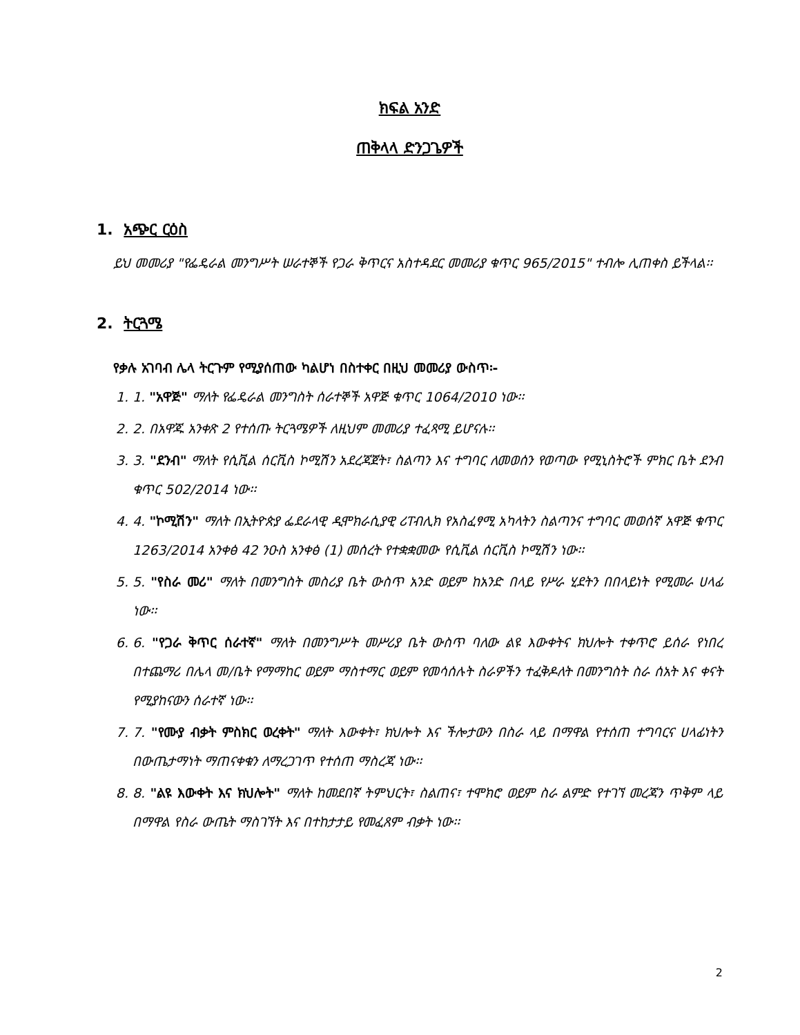ክፍል አንድ
ጠቅላላ ድንጋጌዎች
1. አጭር ርዕስ
ይህ መመሪያ "የፌዴራል መንግሥት ሠራተኞች የጋራ ቅጥርና አስተዳደር መመሪያ ቁጥር 965/2015" ተብሎ ሊጠቀስ ይችላል፡፡
2. ትርጓሜ
የቃሉ አገባብ ሌላ ትርጉም የሚያሰጠው ካልሆነ በስተቀር በዚህ መመሪያ ውስጥ፡-
1. 1. "አዋጅ" ማለት የፌዴራል መንግስት ሰራተኞች አዋጅ ቁጥር 1064/2010 ነው፡፡
2. 2. በአዋጁ አንቀጽ 2 የተሰጡ ትርጓሜዎች ለዚህም መመሪያ ተፈጻሚ ይሆናሉ፡፡
3. 3. "ደንብ" ማለት የሲቪል ሰርቪስ ኮሚሽን አደረጃጀት፣ ስልጣን እና ተግባር ለመወሰን የወጣው የሚኒስትሮች ምክር ቤት ደንብ ቁጥር 502/2014 ነው፡፡
4. 4. "ኮሚሽን" ማለት በኢትዮጵያ ፌደራላዊ ዲሞክራሲያዊ ሪፐብሊክ የአስፈፃሚ አካላትን ስልጣንና ተግባር መወሰኛ አዋጅ ቁጥር 1263/2014 አንቀፅ 42 ንዑስ አንቀፅ (1) መሰረት የተቋቋመው የሲቪል ሰርቪስ ኮሚሽን ነው፡፡
5. 5. "የስራ መሪ" ማለት በመንግስት መስሪያ ቤት ውስጥ አንድ ወይም ከአንድ በላይ የሥራ ሂደትን በበላይነት የሚመራ ሀላፊ ነው፡፡
6. 6. "የጋራ ቅጥር ሰራተኛ" ማለት በመንግሥት መሥሪያ ቤት ውስጥ ባለው ልዩ እውቀትና ክህሎት ተቀጥሮ ይሰራ የነበረ በተጨማሪ በሌላ መ/ቤት የማማከር ወይም ማስተማር ወይም የመሳሰሉት ስራዎችን ተፈቅዶለት በመንግስት ስራ ሰአት እና ቀናት የሚያከናውን ሰራተኛ ነው፡፡
7. 7. "የሙያ ብቃት ምስክር ወረቀት" ማለት እውቀት፣ ክህሎት እና ችሎታውን በስራ ላይ በማዋል የተሰጠ ተግባርና ሀላፊነትን በውጤታማነት ማጠናቀቁን ለማረጋገጥ የተሰጠ ማስረጃ ነው፡፡
8. 8. "ልዩ እውቀት እና ክህሎት" ማለት ከመደበኛ ትምህርት፣ ስልጠና፣ ተሞክሮ ወይም ስራ ልምድ የተገኘ መረጃን ጥቅም ላይ በማዋል የስራ ውጤት ማስገኘት እና በተከታታይ የመፈጸም ብቃት ነው፡፡
2